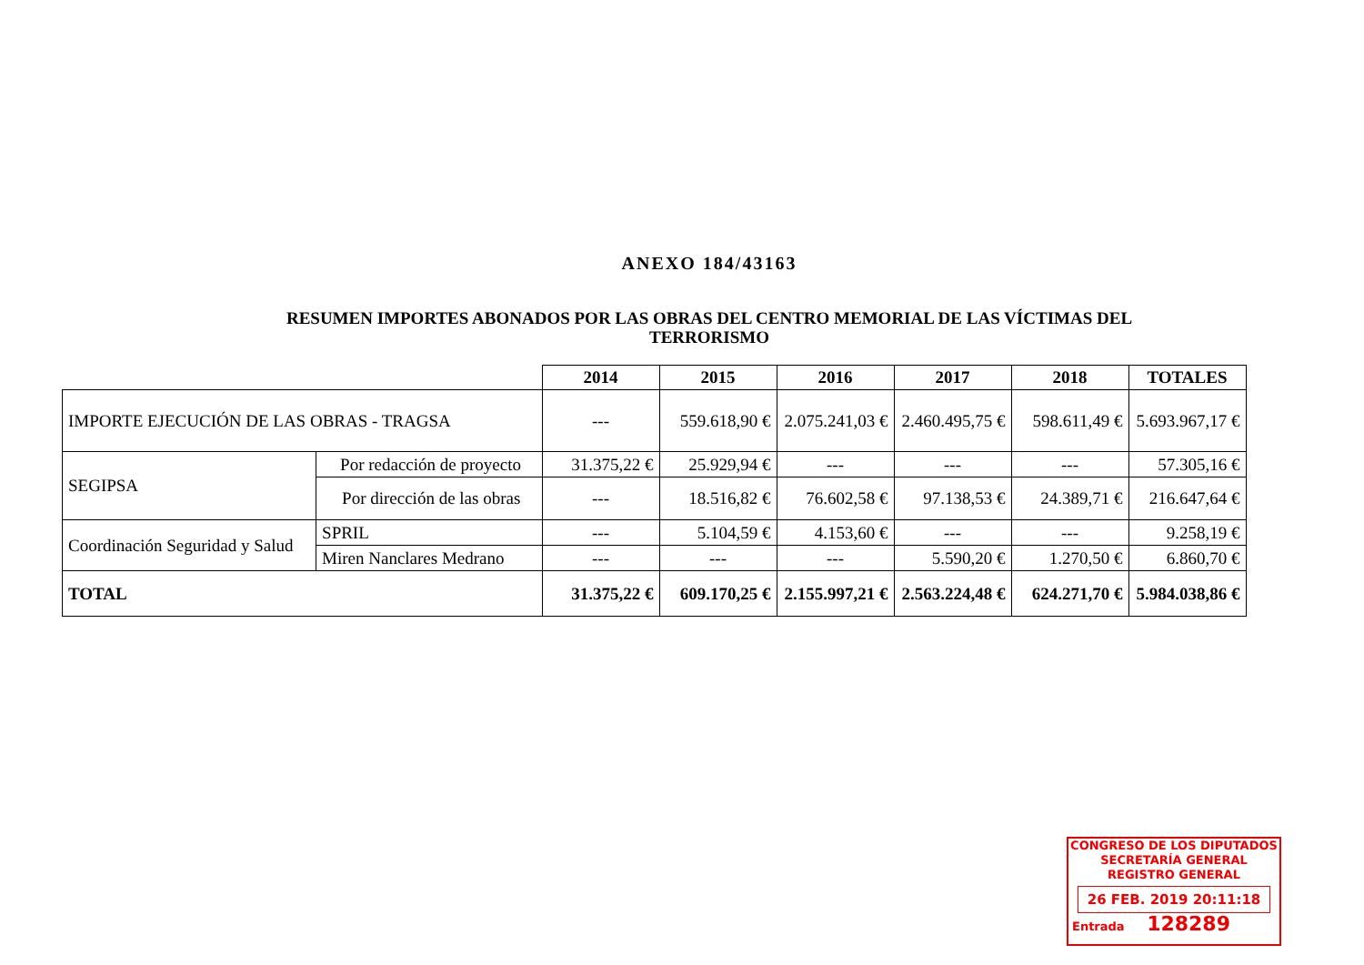ANEXO 184/43163
RESUMEN IMPORTES ABONADOS POR LAS OBRAS DEL CENTRO MEMORIAL DE LAS VÍCTIMAS DEL
TERRORISMO
| | | | 2014 | 2015 | 2016 | 2017 | 2018 | TOTALES |
| --- | --- | --- | --- | --- | --- | --- | --- | --- |
| IMPORTE EJECUCIÓN DE LAS OBRAS - TRAGSA | | | --- | 559.618,90 € | 2.075.241,03 € | 2.460.495,75 € | 598.611,49 € | 5.693.967,17 € |
| SEGIPSA | Por redacción de proyecto | | 31.375,22 € | 25.929,94 € | --- | --- | --- | 57.305,16 € |
| | Por dirección de las obras | | --- | 18.516,82 € | 76.602,58 € | 97.138,53 € | 24.389,71 € | 216.647,64 € |
| Coordinación Seguridad y Salud | | SPRIL | --- | 5.104,59 € | 4.153,60 € | --- | --- | 9.258,19 € |
| | | Miren Nanclares Medrano | --- | --- | --- | 5.590,20 € | 1.270,50 € | 6.860,70 € |
| TOTAL | | | 31.375,22 € | 609.170,25 € | 2.155.997,21 € | 2.563.224,48 € | 624.271,70 € | 5.984.038,86 € |
CONGRESO DE LOS DIPUTADOS
SECRETARÍA GENERAL
REGISTRO GENERAL
26 FEB. 2019 20:11:18
Entrada 128289